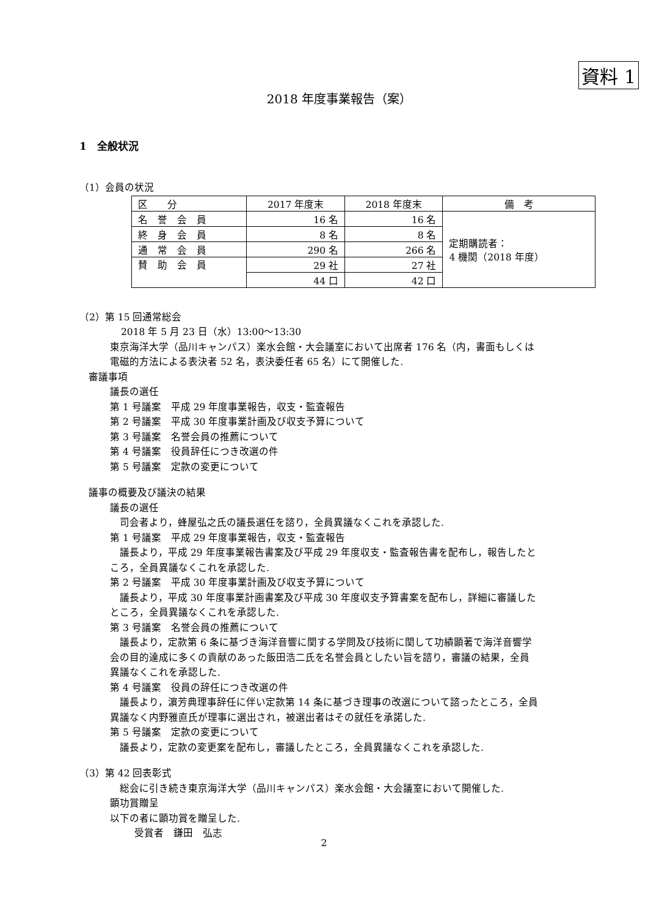資料 1
2018 年度事業報告（案）
1　全般状況
（1）会員の状況
| 区 分 | 2017 年度末 | 2018 年度末 | 備 考 |
| 名 誉 会 員 | 16 名 | 16 名 | 定期購読者： 4 機関（2018 年度） |
| 終 身 会 員 | 8 名 | 8 名 | |
| 通 常 会 員 | 290 名 | 266 名 | |
| 賛 助 会 員 | 29 社 | 27 社 | |
| | 44 口 | 42 口 | |
（2）第 15 回通常総会
2018 年 5 月 23 日（水）13:00～13:30
東京海洋大学（品川キャンパス）楽水会館・大会議室において出席者 176 名（内，書面もしくは
電磁的方法による表決者 52 名，表決委任者 65 名）にて開催した.
審議事項
議長の選任
第 1 号議案　平成 29 年度事業報告，収支・監査報告
第 2 号議案　平成 30 年度事業計画及び収支予算について
第 3 号議案　名誉会員の推薦について
第 4 号議案　役員辞任につき改選の件
第 5 号議案　定款の変更について
議事の概要及び議決の結果
議長の選任
　司会者より，蜂屋弘之氏の議長選任を諮り，全員異議なくこれを承認した.
第 1 号議案　平成 29 年度事業報告，収支・監査報告
　議長より，平成 29 年度事業報告書案及び平成 29 年度収支・監査報告書を配布し，報告したと
ころ，全員異議なくこれを承認した.
第 2 号議案　平成 30 年度事業計画及び収支予算について
　議長より，平成 30 年度事業計画書案及び平成 30 年度収支予算書案を配布し，詳細に審議した
ところ，全員異議なくこれを承認した.
第 3 号議案　名誉会員の推薦について
　議長より，定款第 6 条に基づき海洋音響に関する学問及び技術に関して功績顕著で海洋音響学
会の目的達成に多くの貢献のあった飯田浩二氏を名誉会員としたい旨を諮り，審議の結果，全員
異議なくこれを承認した.
第 4 号議案　役員の辞任につき改選の件
　議長より，濵芳典理事辞任に伴い定款第 14 条に基づき理事の改選について諮ったところ，全員
異議なく内野雅直氏が理事に選出され，被選出者はその就任を承諾した.
第 5 号議案　定款の変更について
　議長より，定款の変更案を配布し，審議したところ，全員異議なくこれを承認した.
（3）第 42 回表彰式
　総会に引き続き東京海洋大学（品川キャンパス）楽水会館・大会議室において開催した.
顕功賞贈呈
以下の者に顕功賞を贈呈した.
受賞者　鎌田　弘志
2